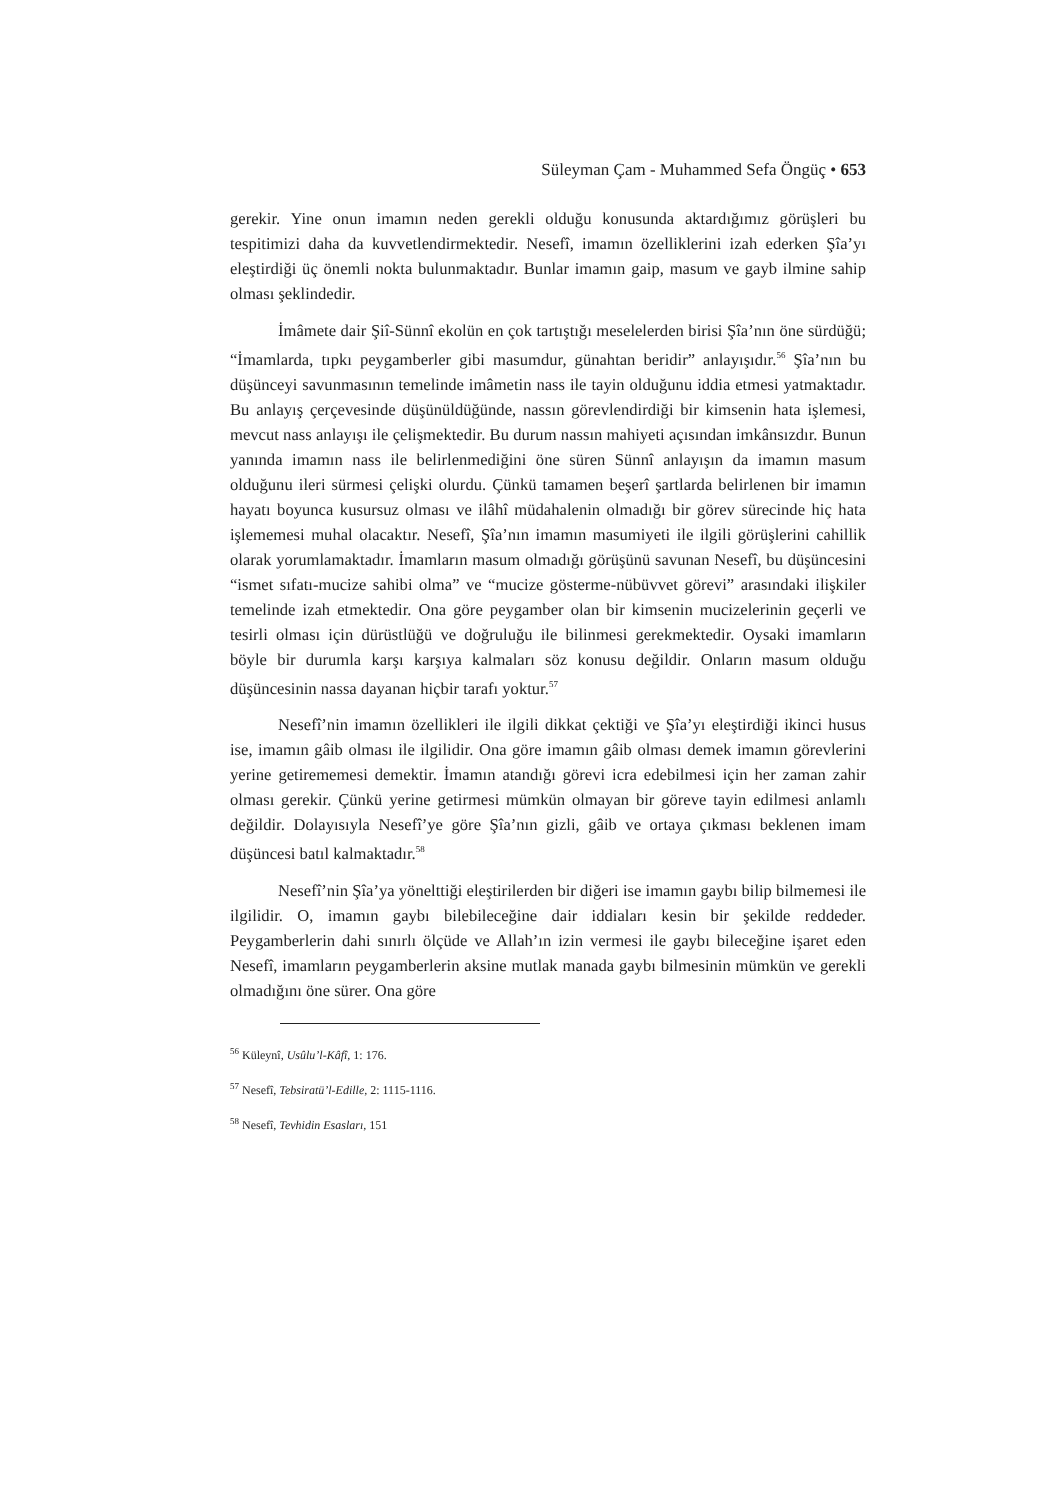Süleyman Çam - Muhammed Sefa Öngüç • 653
gerekir. Yine onun imamın neden gerekli olduğu konusunda aktardığımız görüşleri bu tespitimizi daha da kuvvetlendirmektedir. Nesefî, imamın özelliklerini izah ederken Şîa’yı eleştirdiği üç önemli nokta bulunmaktadır. Bunlar imamın gaip, masum ve gayb ilmine sahip olması şeklindedir.
İmâmete dair Şiî-Sünnî ekolün en çok tartıştığı meselelerden birisi Şîa’nın öne sürdüğü; “İmamlarda, tıpkı peygamberler gibi masumdur, günahtan beridir” anlayışıdır.<sup>56</sup> Şîa’nın bu düşünceyi savunmasının temelinde imâmetin nass ile tayin olduğunu iddia etmesi yatmaktadır. Bu anlayış çerçevesinde düşünüldüğünde, nassın görevlendirdiği bir kimsenin hata işlemesi, mevcut nass anlayışı ile çelişmektedir. Bu durum nassın mahiyeti açısından imkânsızdır. Bunun yanında imamın nass ile belirlenmediğini öne süren Sünnî anlayışın da imamın masum olduğunu ileri sürmesi çelişki olurdu. Çünkü tamamen beşerî şartlarda belirlenen bir imamın hayatı boyunca kusursuz olması ve ilâhî müdahalenin olmadığı bir görev sürecinde hiç hata işlememesi muhal olacaktır. Nesefî, Şîa’nın imamın masumiyeti ile ilgili görüşlerini cahillik olarak yorumlamaktadır. İmamların masum olmadığı görüşünü savunan Nesefî, bu düşüncesini “ismet sıfatı-mucize sahibi olma” ve “mucize gösterme-nübüvvet görevi” arasındaki ilişkiler temelinde izah etmektedir. Ona göre peygamber olan bir kimsenin mucizelerinin geçerli ve tesirli olması için dürüstlüğü ve doğruluğu ile bilinmesi gerekmektedir. Oysaki imamların böyle bir durumla karşı karşıya kalmaları söz konusu değildir. Onların masum olduğu düşüncesinin nassa dayanan hiçbir tarafı yoktur.<sup>57</sup>
Nesefî’nin imamın özellikleri ile ilgili dikkat çektiği ve Şîa’yı eleştirdiği ikinci husus ise, imamın gâib olması ile ilgilidir. Ona göre imamın gâib olması demek imamın görevlerini yerine getirememesi demektir. İmamın atandığı görevi icra edebilmesi için her zaman zahir olması gerekir. Çünkü yerine getirmesi mümkün olmayan bir göreve tayin edilmesi anlamlı değildir. Dolayısıyla Nesefî’ye göre Şîa’nın gizli, gâib ve ortaya çıkması beklenen imam düşüncesi batıl kalmaktadır.<sup>58</sup>
Nesefî’nin Şîa’ya yönelttiği eleştirilerden bir diğeri ise imamın gaybı bilip bilmemesi ile ilgilidir. O, imamın gaybı bilebileceğine dair iddiaları kesin bir şekilde reddeder. Peygamberlerin dahi sınırlı ölçüde ve Allah’ın izin vermesi ile gaybı bileceğine işaret eden Nesefî, imamların peygamberlerin aksine mutlak manada gaybı bilmesinin mümkün ve gerekli olmadığını öne sürer. Ona göre
<sup>56</sup> Küleynî, Usûlu’l-Kâfî, 1: 176.
<sup>57</sup> Nesefî, Tebsiratü’l-Edille, 2: 1115-1116.
<sup>58</sup> Nesefî, Tevhidin Esasları, 151